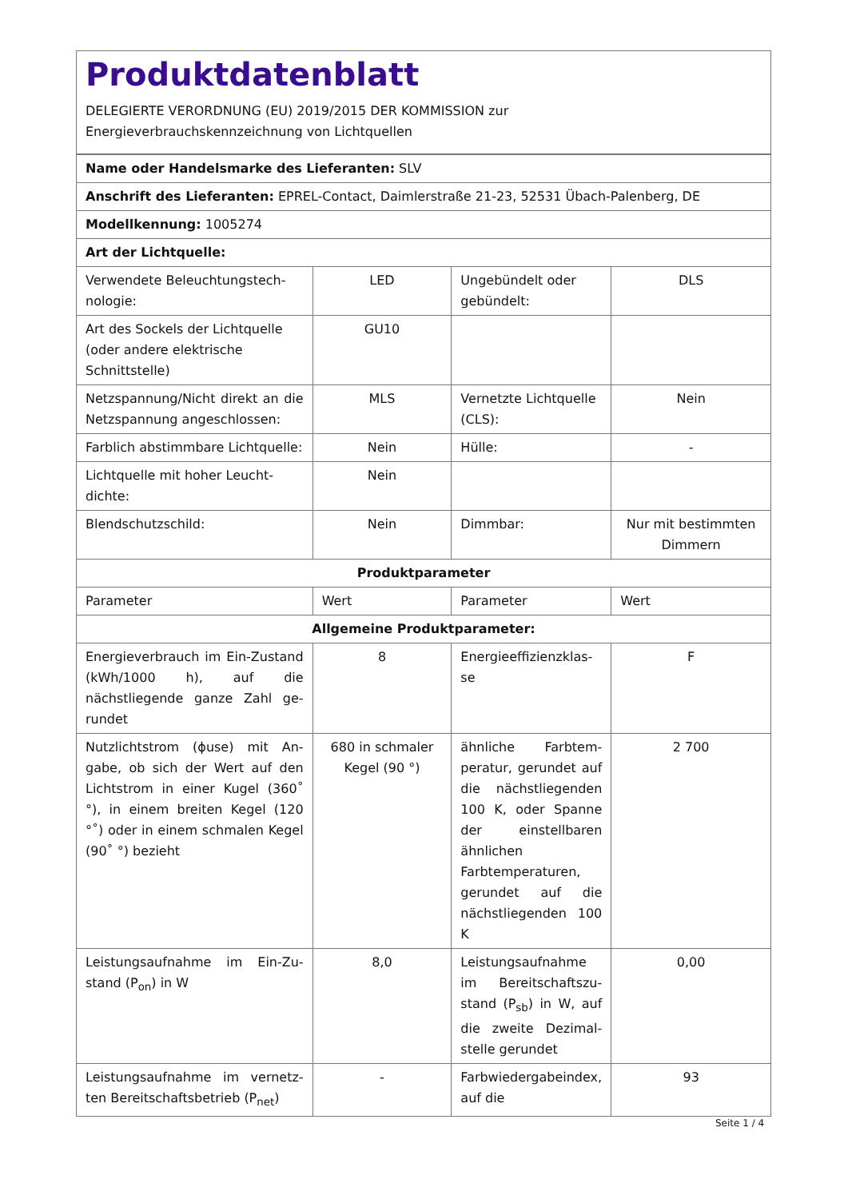Produktdatenblatt
DELEGIERTE VERORDNUNG (EU) 2019/2015 DER KOMMISSION zur
Energieverbrauchskennzeichnung von Lichtquellen
| Name oder Handelsmarke des Lieferanten: SLV | | | |
| Anschrift des Lieferanten: EPREL-Contact, Daimlerstraße 21-23, 52531 Übach-Palenberg, DE | | | |
| Modellkennung: 1005274 | | | |
| Art der Lichtquelle: | | | |
| Verwendete Beleuchtungstech­nologie: | LED | Ungebündelt oder gebündelt: | DLS |
| Art des Sockels der Lichtquelle (oder andere elektrische Schnittstelle) | GU10 | | |
| Netzspannung/Nicht direkt an die Netzspannung angeschlos­sen: | MLS | Vernetzte Lichtquel­le (CLS): | Nein |
| Farblich abstimmbare Licht­quelle: | Nein | Hülle: | - |
| Lichtquelle mit hoher Leucht­dichte: | Nein | | |
| Blendschutzschild: | Nein | Dimmbar: | Nur mit bestimm­ten Dimmern |
| Produktparameter | | | |
| Parameter | Wert | Parameter | Wert |
| Allgemeine Produktparameter: | | | |
| Energieverbrauch im Ein-Zu­stand (kWh/1000 h), auf die nächstliegende ganze Zahl ge­rundet | 8 | Energieeffizienzklas­se | F |
| Nutzlichtstrom (ɸuse) mit An­gabe, ob sich der Wert auf den Lichtstrom in einer Kugel (360˚ °), in einem breiten Kegel (120 °˚) oder in einem schmalen Kegel (90˚ °) bezieht | 680 in schma­ler Kegel (90 °) | ähnliche Farbtem­peratur, gerundet auf die nächst­liegenden 100 K, oder Spanne der einstellbaren ähnli­chen Farbtempera­turen, gerundet auf die nächstliegenden 100 K | 2 700 |
| Leistungsaufnahme im Ein-Zu­stand (P<sub>on</sub>) in W | 8,0 | Leistungsaufnahme im Bereitschaftszu­stand (P<sub>sb</sub>) in W, auf die zweite Dezimal­stelle gerundet | 0,00 |
| Leistungsaufnahme im vernetz­ten Bereitschaftsbetrieb (P<sub>net</sub>) | - | Farbwiedergabein­dex, auf die | 93 |
Seite 1 / 4